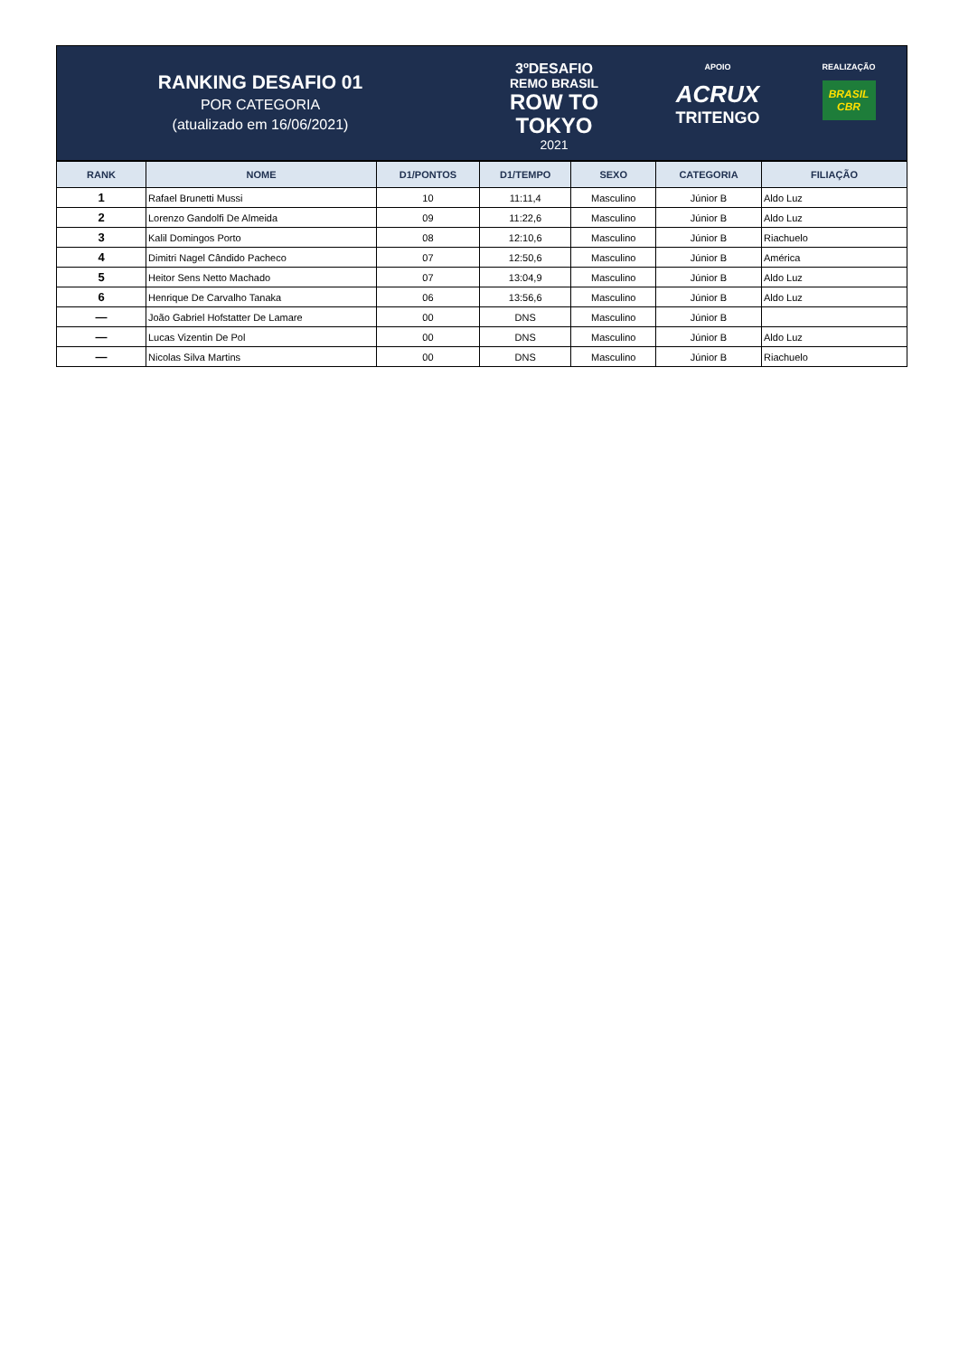RANKING DESAFIO 01
POR CATEGORIA
(atualizado em 16/06/2021)
3ºDESAFIO
REMO BRASIL
ROW TO
TOKYO
2021
APOIO
ACRUX
TRITENGO
REALIZAÇÃO
BRASIL
CBR
| RANK | NOME | D1/PONTOS | D1/TEMPO | SEXO | CATEGORIA | FILIAÇÃO |
| --- | --- | --- | --- | --- | --- | --- |
| 1 | Rafael Brunetti Mussi | 10 | 11:11,4 | Masculino | Júnior B | Aldo Luz |
| 2 | Lorenzo Gandolfi De Almeida | 09 | 11:22,6 | Masculino | Júnior B | Aldo Luz |
| 3 | Kalil Domingos Porto | 08 | 12:10,6 | Masculino | Júnior B | Riachuelo |
| 4 | Dimitri Nagel Cândido Pacheco | 07 | 12:50,6 | Masculino | Júnior B | América |
| 5 | Heitor Sens Netto Machado | 07 | 13:04,9 | Masculino | Júnior B | Aldo Luz |
| 6 | Henrique De Carvalho Tanaka | 06 | 13:56,6 | Masculino | Júnior B | Aldo Luz |
| — | João Gabriel Hofstatter De Lamare | 00 | DNS | Masculino | Júnior B | |
| — | Lucas Vizentin De Pol | 00 | DNS | Masculino | Júnior B | Aldo Luz |
| — | Nicolas Silva Martins | 00 | DNS | Masculino | Júnior B | Riachuelo |